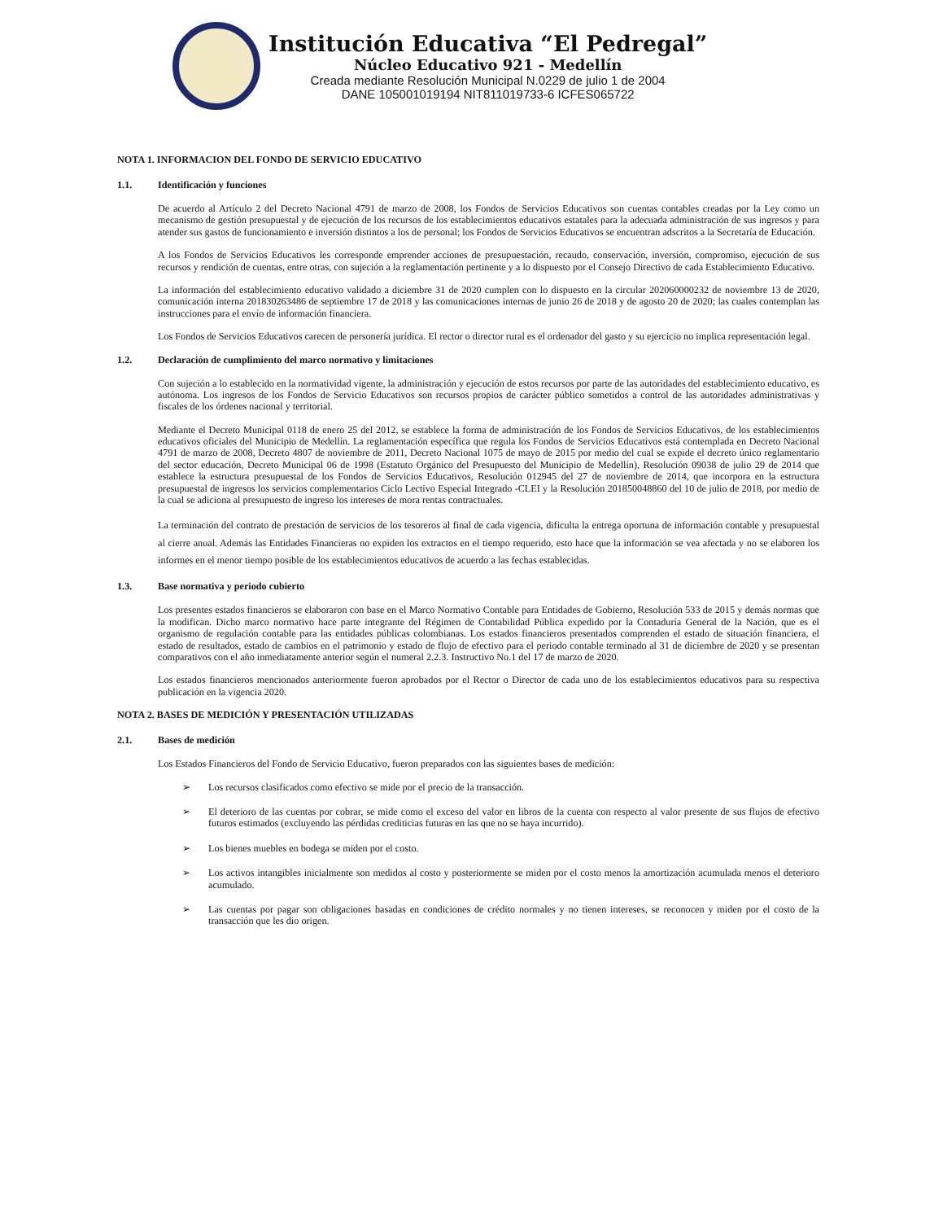Institución Educativa “El Pedregal”
Núcleo Educativo 921 - Medellín
Creada mediante Resolución Municipal N.0229 de julio 1 de 2004
DANE 105001019194 NIT811019733-6 ICFES065722
NOTA 1. INFORMACION DEL FONDO DE SERVICIO EDUCATIVO
1.1. Identificación y funciones
De acuerdo al Artículo 2 del Decreto Nacional 4791 de marzo de 2008, los Fondos de Servicios Educativos son cuentas contables creadas por la Ley como un mecanismo de gestión presupuestal y de ejecución de los recursos de los establecimientos educativos estatales para la adecuada administración de sus ingresos y para atender sus gastos de funcionamiento e inversión distintos a los de personal; los Fondos de Servicios Educativos se encuentran adscritos a la Secretaría de Educación.
A los Fondos de Servicios Educativos les corresponde emprender acciones de presupuestación, recaudo, conservación, inversión, compromiso, ejecución de sus recursos y rendición de cuentas, entre otras, con sujeción a la reglamentación pertinente y a lo dispuesto por el Consejo Directivo de cada Establecimiento Educativo.
La información del establecimiento educativo validado a diciembre 31 de 2020 cumplen con lo dispuesto en la circular 202060000232 de noviembre 13 de 2020, comunicación interna 201830263486 de septiembre 17 de 2018 y las comunicaciones internas de junio 26 de 2018 y de agosto 20 de 2020; las cuales contemplan las instrucciones para el envío de información financiera.
Los Fondos de Servicios Educativos carecen de personería jurídica. El rector o director rural es el ordenador del gasto y su ejercicio no implica representación legal.
1.2. Declaración de cumplimiento del marco normativo y limitaciones
Con sujeción a lo establecido en la normatividad vigente, la administración y ejecución de estos recursos por parte de las autoridades del establecimiento educativo, es autónoma. Los ingresos de los Fondos de Servicio Educativos son recursos propios de carácter público sometidos a control de las autoridades administrativas y fiscales de los órdenes nacional y territorial.
Mediante el Decreto Municipal 0118 de enero 25 del 2012, se establece la forma de administración de los Fondos de Servicios Educativos, de los establecimientos educativos oficiales del Municipio de Medellín. La reglamentación específica que regula los Fondos de Servicios Educativos está contemplada en Decreto Nacional 4791 de marzo de 2008, Decreto 4807 de noviembre de 2011, Decreto Nacional 1075 de mayo de 2015 por medio del cual se expide el decreto único reglamentario del sector educación, Decreto Municipal 06 de 1998 (Estatuto Orgánico del Presupuesto del Municipio de Medellín), Resolución 09038 de julio 29 de 2014 que establece la estructura presupuestal de los Fondos de Servicios Educativos, Resolución 012945 del 27 de noviembre de 2014, que incorpora en la estructura presupuestal de ingresos los servicios complementarios Ciclo Lectivo Especial Integrado -CLEI y la Resolución 201850048860 del 10 de julio de 2018, por medio de la cual se adiciona al presupuesto de ingreso los intereses de mora rentas contractuales.
La terminación del contrato de prestación de servicios de los tesoreros al final de cada vigencia, dificulta la entrega oportuna de información contable y presupuestal al cierre anual. Además las Entidades Financieras no expiden los extractos en el tiempo requerido, esto hace que la información se vea afectada y no se elaboren los informes en el menor tiempo posible de los establecimientos educativos de acuerdo a las fechas establecidas.
1.3. Base normativa y periodo cubierto
Los presentes estados financieros se elaboraron con base en el Marco Normativo Contable para Entidades de Gobierno, Resolución 533 de 2015 y demás normas que la modifican. Dicho marco normativo hace parte integrante del Régimen de Contabilidad Pública expedido por la Contaduría General de la Nación, que es el organismo de regulación contable para las entidades públicas colombianas. Los estados financieros presentados comprenden el estado de situación financiera, el estado de resultados, estado de cambios en el patrimonio y estado de flujo de efectivo para el periodo contable terminado al 31 de diciembre de 2020 y se presentan comparativos con el año inmediatamente anterior según el numeral 2.2.3. Instructivo No.1 del 17 de marzo de 2020.
Los estados financieros mencionados anteriormente fueron aprobados por el Rector o Director de cada uno de los establecimientos educativos para su respectiva publicación en la vigencia 2020.
NOTA 2. BASES DE MEDICIÓN Y PRESENTACIÓN UTILIZADAS
2.1. Bases de medición
Los Estados Financieros del Fondo de Servicio Educativo, fueron preparados con las siguientes bases de medición:
➢ Los recursos clasificados como efectivo se mide por el precio de la transacción.
➢ El deterioro de las cuentas por cobrar, se mide como el exceso del valor en libros de la cuenta con respecto al valor presente de sus flujos de efectivo futuros estimados (excluyendo las pérdidas crediticias futuras en las que no se haya incurrido).
➢ Los bienes muebles en bodega se miden por el costo.
➢ Los activos intangibles inicialmente son medidos al costo y posteriormente se miden por el costo menos la amortización acumulada menos el deterioro acumulado.
➢ Las cuentas por pagar son obligaciones basadas en condiciones de crédito normales y no tienen intereses, se reconocen y miden por el costo de la transacción que les dio origen.